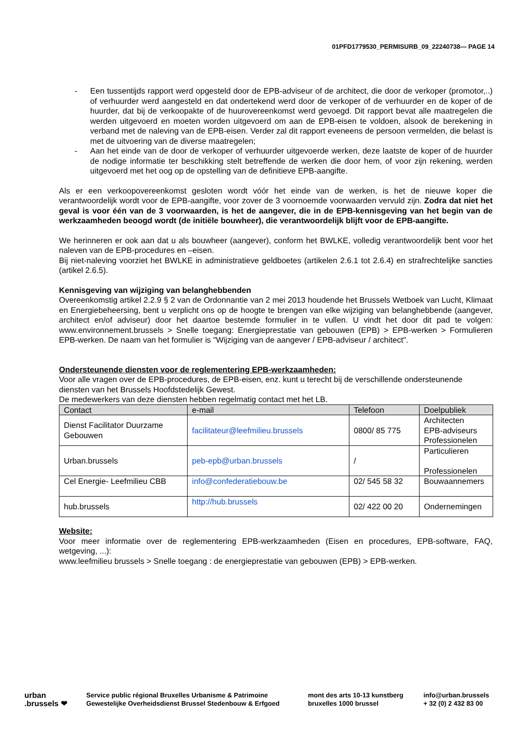01PFD1779530_PERMISURB_09_22240738— PAGE 14
- Een tussentijds rapport werd opgesteld door de EPB-adviseur of de architect, die door de verkoper (promotor,..) of verhuurder werd aangesteld en dat ondertekend werd door de verkoper of de verhuurder en de koper of de huurder, dat bij de verkoopakte of de huurovereenkomst werd gevoegd. Dit rapport bevat alle maatregelen die werden uitgevoerd en moeten worden uitgevoerd om aan de EPB-eisen te voldoen, alsook de berekening in verband met de naleving van de EPB-eisen. Verder zal dit rapport eveneens de persoon vermelden, die belast is met de uitvoering van de diverse maatregelen;
- Aan het einde van de door de verkoper of verhuurder uitgevoerde werken, deze laatste de koper of de huurder de nodige informatie ter beschikking stelt betreffende de werken die door hem, of voor zijn rekening, werden uitgevoerd met het oog op de opstelling van de definitieve EPB-aangifte.
Als er een verkoopovereenkomst gesloten wordt vóór het einde van de werken, is het de nieuwe koper die verantwoordelijk wordt voor de EPB-aangifte, voor zover de 3 voornoemde voorwaarden vervuld zijn. Zodra dat niet het geval is voor één van de 3 voorwaarden, is het de aangever, die in de EPB-kennisgeving van het begin van de werkzaamheden beoogd wordt (de initiële bouwheer), die verantwoordelijk blijft voor de EPB-aangifte.
We herinneren er ook aan dat u als bouwheer (aangever), conform het BWLKE, volledig verantwoordelijk bent voor het naleven van de EPB-procedures en –eisen.
Bij niet-naleving voorziet het BWLKE in administratieve geldboetes (artikelen 2.6.1 tot 2.6.4) en strafrechtelijke sancties (artikel 2.6.5).
Kennisgeving van wijziging van belanghebbenden
Overeenkomstig artikel 2.2.9 § 2 van de Ordonnantie van 2 mei 2013 houdende het Brussels Wetboek van Lucht, Klimaat en Energiebeheersing, bent u verplicht ons op de hoogte te brengen van elke wijziging van belanghebbende (aangever, architect en/of adviseur) door het daartoe bestemde formulier in te vullen. U vindt het door dit pad te volgen: www.environnement.brussels > Snelle toegang: Energieprestatie van gebouwen (EPB) > EPB-werken > Formulieren EPB-werken. De naam van het formulier is "Wijziging van de aangever / EPB-adviseur / architect".
Ondersteunende diensten voor de reglementering EPB-werkzaamheden:
Voor alle vragen over de EPB-procedures, de EPB-eisen, enz. kunt u terecht bij de verschillende ondersteunende diensten van het Brussels Hoofdstedelijk Gewest.
De medewerkers van deze diensten hebben regelmatig contact met het LB.
| Contact | e-mail | Telefoon | Doelpubliek |
| --- | --- | --- | --- |
| Dienst Facilitator Duurzame Gebouwen | facilitateur@leefmilieu.brussels | 0800/ 85 775 | Architecten EPB-adviseurs Professionelen |
| Urban.brussels | peb-epb@urban.brussels | / | Particulieren Professionelen |
| Cel Energie- Leefmilieu CBB | info@confederatiebouw.be | 02/ 545 58 32 | Bouwaannemers |
| hub.brussels | http://hub.brussels | 02/ 422 00 20 | Ondernemingen |
Website:
Voor meer informatie over de reglementering EPB-werkzaamheden (Eisen en procedures, EPB-software, FAQ, wetgeving, ...):
www.leefmilieu brussels > Snelle toegang : de energieprestatie van gebouwen (EPB) > EPB-werken.
urban
.brussels ❤
Service public régional Bruxelles Urbanisme & Patrimoine
Gewestelijke Overheidsdienst Brussel Stedenbouw & Erfgoed
mont des arts 10-13 kunstberg
bruxelles 1000 brussel
info@urban.brussels
+ 32 (0) 2 432 83 00